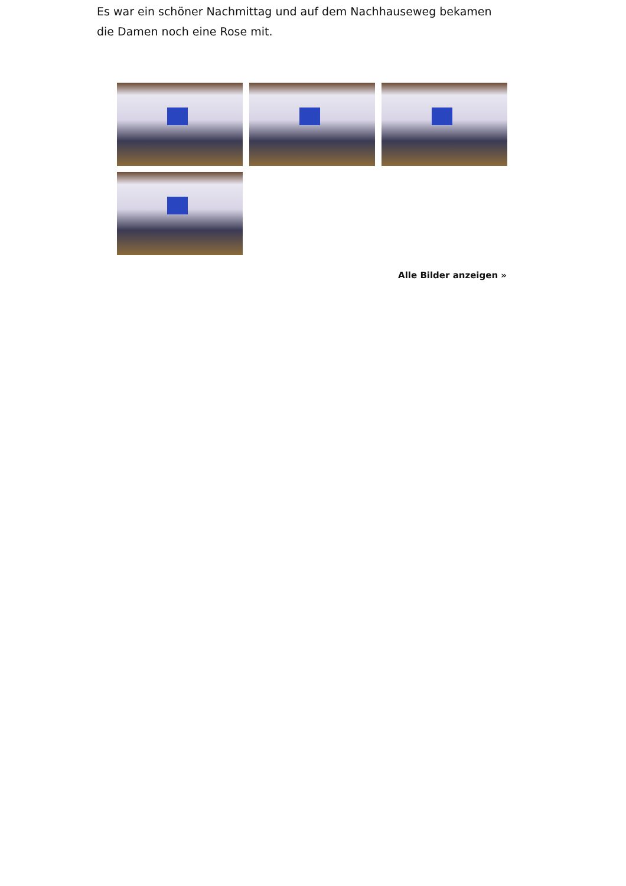Es war ein schöner Nachmittag und auf dem Nachhauseweg bekamen die Damen noch eine Rose mit.
Alle Bilder anzeigen »